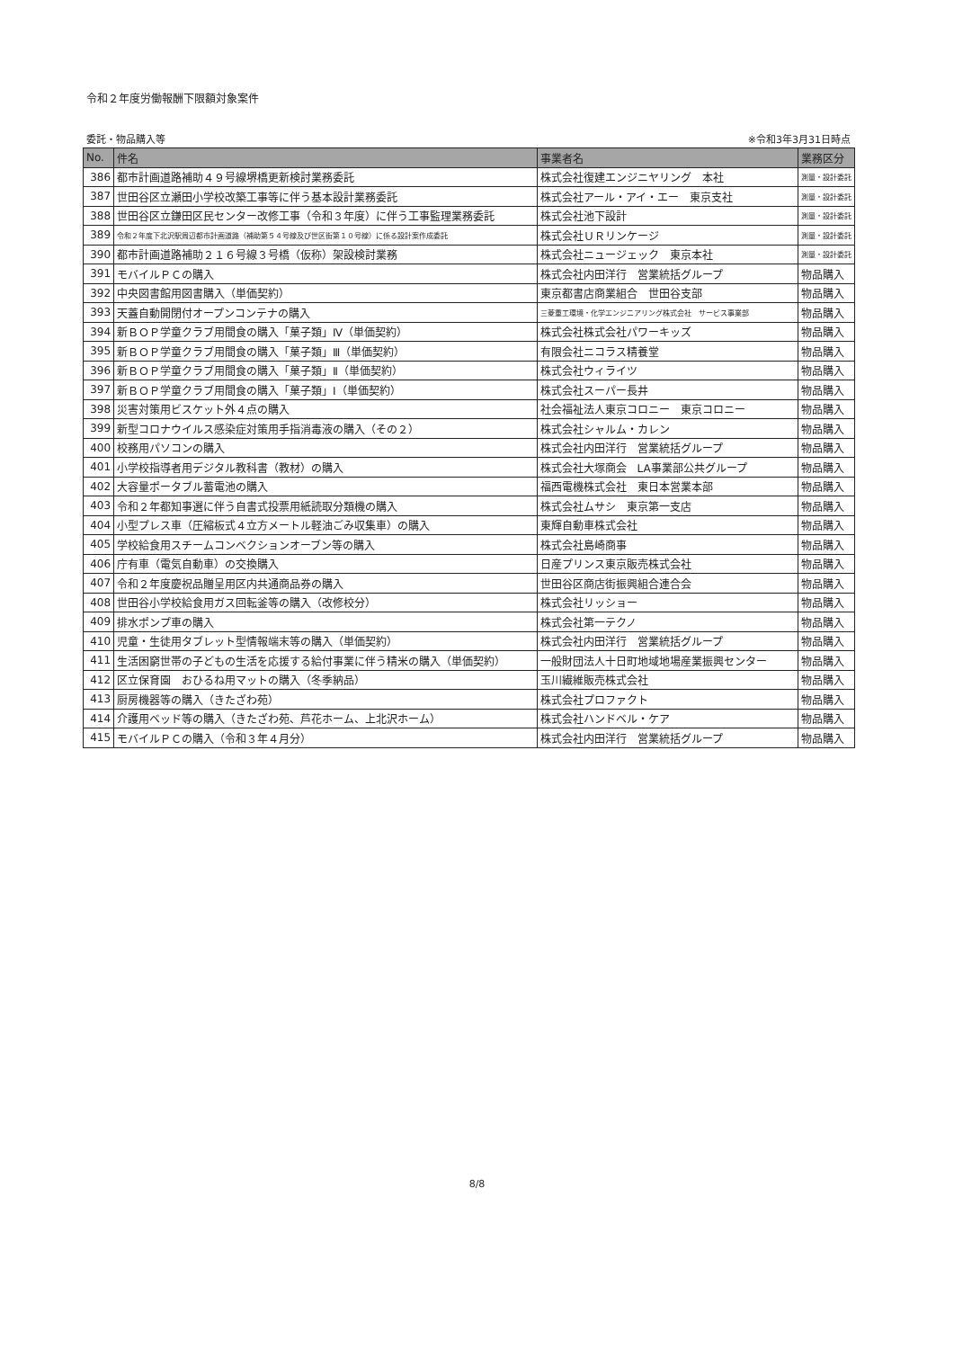令和２年度労働報酬下限額対象案件
委託・物品購入等 ※令和3年3月31日時点
| No. | 件名 | 事業者名 | 業務区分 |
| --- | --- | --- | --- |
| 386 | 都市計画道路補助４９号線堺橋更新検討業務委託 | 株式会社復建エンジニヤリング 本社 | 測量・設計委託 |
| 387 | 世田谷区立瀬田小学校改築工事等に伴う基本設計業務委託 | 株式会社アール・アイ・エー 東京支社 | 測量・設計委託 |
| 388 | 世田谷区立鎌田区民センター改修工事（令和３年度）に伴う工事監理業務委託 | 株式会社池下設計 | 測量・設計委託 |
| 389 | 令和２年度下北沢駅周辺都市計画道路（補助第５４号線及び世区街第１０号線）に係る設計案作成委託 | 株式会社ＵＲリンケージ | 測量・設計委託 |
| 390 | 都市計画道路補助２１６号線３号橋（仮称）架設検討業務 | 株式会社ニュージェック 東京本社 | 測量・設計委託 |
| 391 | モバイルＰＣの購入 | 株式会社内田洋行 営業統括グループ | 物品購入 |
| 392 | 中央図書館用図書購入（単価契約） | 東京都書店商業組合 世田谷支部 | 物品購入 |
| 393 | 天蓋自動開閉付オープンコンテナの購入 | 三菱重工環境・化学エンジニアリング株式会社 サービス事業部 | 物品購入 |
| 394 | 新ＢＯＰ学童クラブ用間食の購入「菓子類」Ⅳ（単価契約） | 株式会社株式会社パワーキッズ | 物品購入 |
| 395 | 新ＢＯＰ学童クラブ用間食の購入「菓子類」Ⅲ（単価契約） | 有限会社ニコラス精養堂 | 物品購入 |
| 396 | 新ＢＯＰ学童クラブ用間食の購入「菓子類」Ⅱ（単価契約） | 株式会社ウィライツ | 物品購入 |
| 397 | 新ＢＯＰ学童クラブ用間食の購入「菓子類」Ⅰ（単価契約） | 株式会社スーパー長井 | 物品購入 |
| 398 | 災害対策用ビスケット外４点の購入 | 社会福祉法人東京コロニー 東京コロニー | 物品購入 |
| 399 | 新型コロナウイルス感染症対策用手指消毒液の購入（その２） | 株式会社シャルム・カレン | 物品購入 |
| 400 | 校務用パソコンの購入 | 株式会社内田洋行 営業統括グループ | 物品購入 |
| 401 | 小学校指導者用デジタル教科書（教材）の購入 | 株式会社大塚商会 LA事業部公共グループ | 物品購入 |
| 402 | 大容量ポータブル蓄電池の購入 | 福西電機株式会社 東日本営業本部 | 物品購入 |
| 403 | 令和２年都知事選に伴う自書式投票用紙読取分類機の購入 | 株式会社ムサシ 東京第一支店 | 物品購入 |
| 404 | 小型プレス車（圧縮板式４立方メートル軽油ごみ収集車）の購入 | 東輝自動車株式会社 | 物品購入 |
| 405 | 学校給食用スチームコンベクションオーブン等の購入 | 株式会社島崎商事 | 物品購入 |
| 406 | 庁有車（電気自動車）の交換購入 | 日産プリンス東京販売株式会社 | 物品購入 |
| 407 | 令和２年度慶祝品贈呈用区内共通商品券の購入 | 世田谷区商店街振興組合連合会 | 物品購入 |
| 408 | 世田谷小学校給食用ガス回転釜等の購入（改修校分） | 株式会社リッショー | 物品購入 |
| 409 | 排水ポンプ車の購入 | 株式会社第一テクノ | 物品購入 |
| 410 | 児童・生徒用タブレット型情報端末等の購入（単価契約） | 株式会社内田洋行 営業統括グループ | 物品購入 |
| 411 | 生活困窮世帯の子どもの生活を応援する給付事業に伴う精米の購入（単価契約） | 一般財団法人十日町地域地場産業振興センター | 物品購入 |
| 412 | 区立保育園 おひるね用マットの購入（冬季納品） | 玉川繊維販売株式会社 | 物品購入 |
| 413 | 厨房機器等の購入（きたざわ苑） | 株式会社プロファクト | 物品購入 |
| 414 | 介護用ベッド等の購入（きたざわ苑、芦花ホーム、上北沢ホーム） | 株式会社ハンドベル・ケア | 物品購入 |
| 415 | モバイルＰＣの購入（令和３年４月分） | 株式会社内田洋行 営業統括グループ | 物品購入 |
8/8